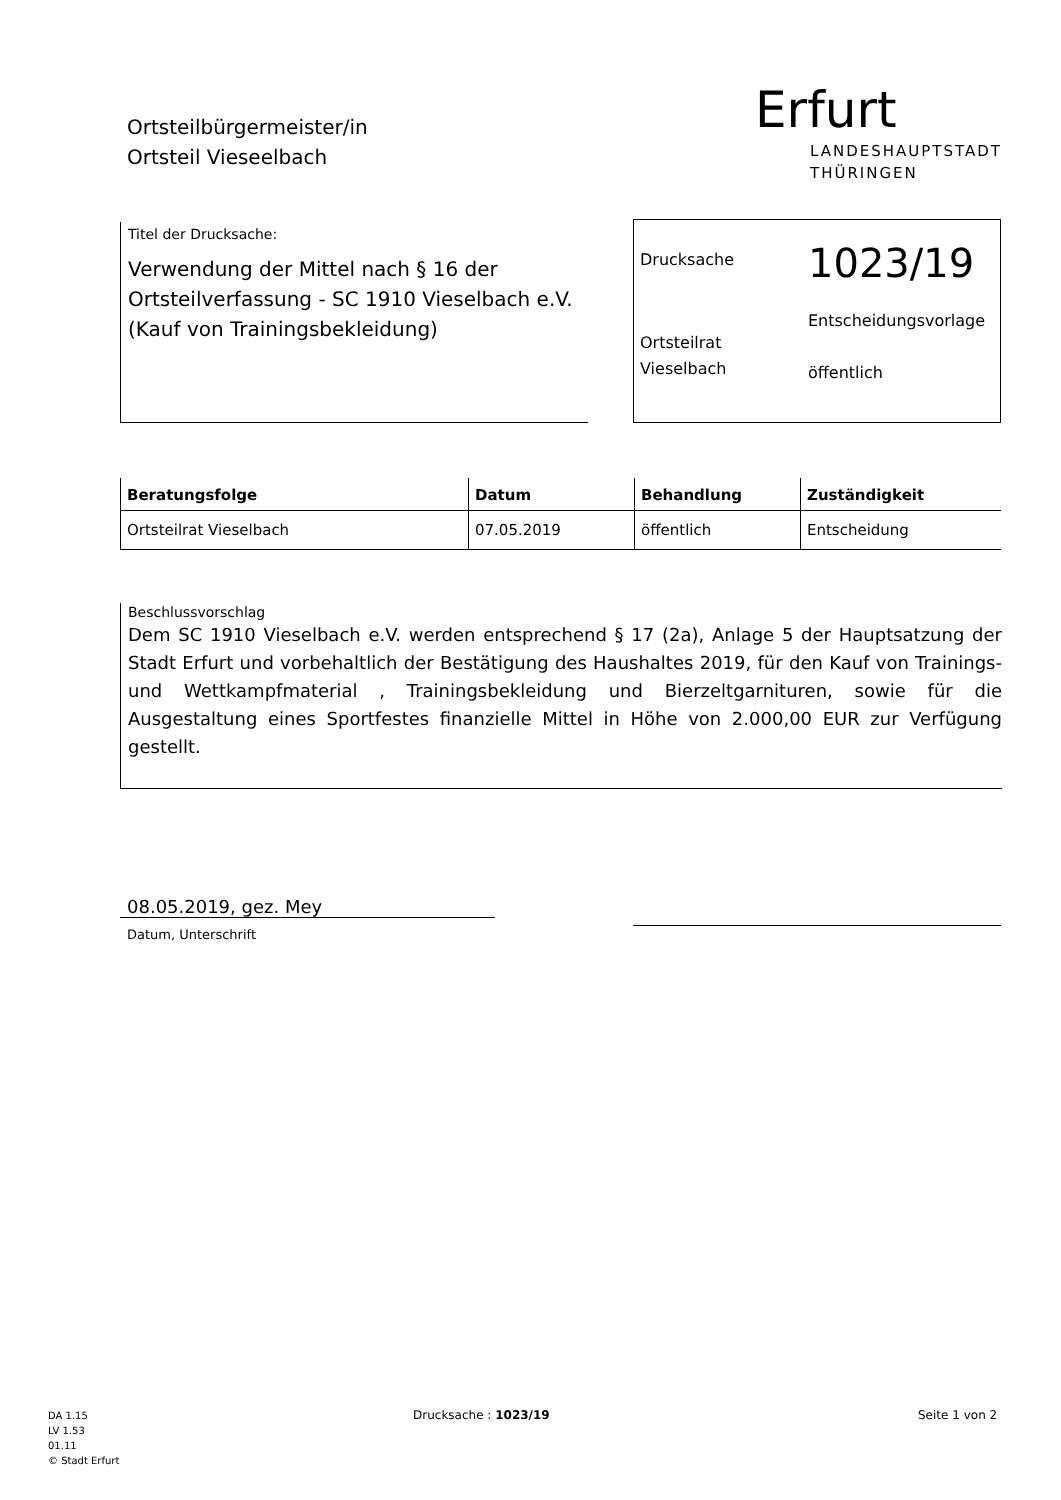Ortsteilbürgermeister/in
Ortsteil Vieseelbach
Erfurt
LANDESHAUPTSTADT
THÜRINGEN
Titel der Drucksache:
Verwendung der Mittel nach § 16 der Ortsteilverfassung - SC 1910 Vieselbach e.V. (Kauf von Trainingsbekleidung)
Drucksache
1023/19
Ortsteilrat
Vieselbach
Entscheidungsvorlage
öffentlich
| Beratungsfolge | Datum | Behandlung | Zuständigkeit |
| --- | --- | --- | --- |
| Ortsteilrat Vieselbach | 07.05.2019 | öffentlich | Entscheidung |
Beschlussvorschlag
Dem SC 1910 Vieselbach e.V. werden entsprechend § 17 (2a), Anlage 5 der Hauptsatzung der Stadt Erfurt und vorbehaltlich der Bestätigung des Haushaltes 2019, für den Kauf von Trainings- und Wettkampfmaterial , Trainingsbekleidung und Bierzeltgarnituren, sowie für die Ausgestaltung eines Sportfestes finanzielle Mittel in Höhe von 2.000,00 EUR zur Verfügung gestellt.
08.05.2019, gez. Mey
Datum, Unterschrift
DA 1.15
LV 1.53
01.11
© Stadt Erfurt
Drucksache : 1023/19 Seite 1 von 2